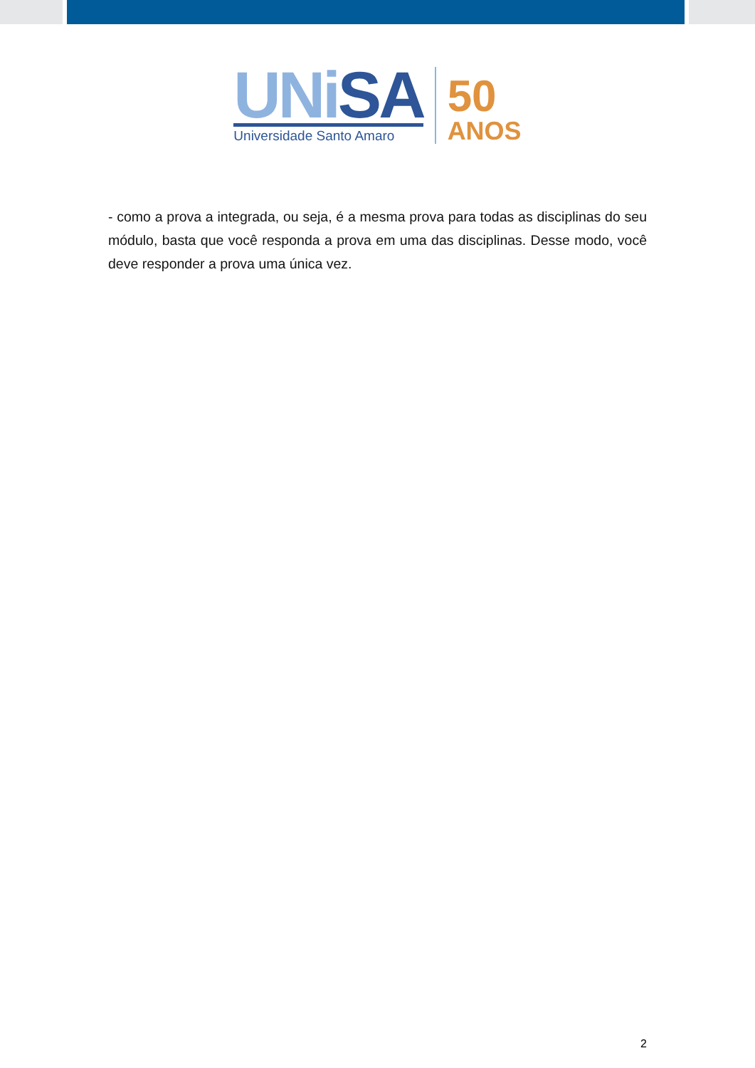UNi SA
Universidade Santo Amaro
50
ANOS
- como a prova a integrada, ou seja, é a mesma prova para todas as disciplinas do seu módulo, basta que você responda a prova em uma das disciplinas. Desse modo, você deve responder a prova uma única vez.
2